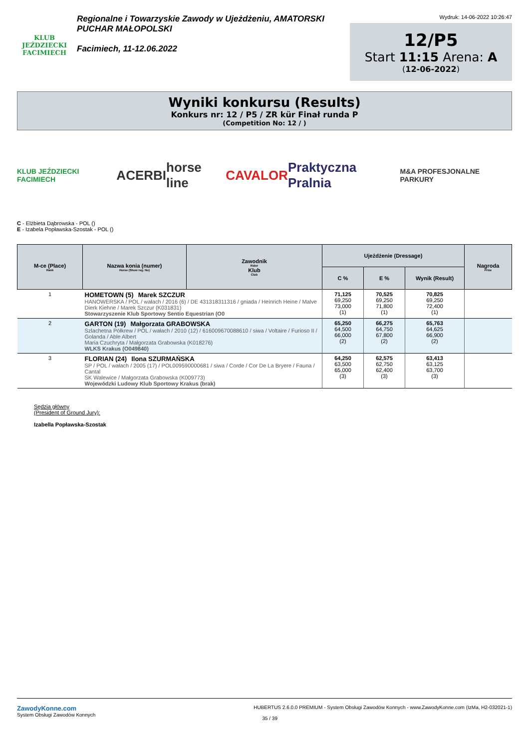KLUB JEŹDZIECKI
FACIMIECH
Regionalne i Towarzyskie Zawody w Ujeżdżeniu, AMATORSKI
PUCHAR MAŁOPOLSKI
Facimiech, 11-12.06.2022
Wydruk: 14-06-2022 10:26:47
12/P5
Start 11:15 Arena: A
(12-06-2022)
Wyniki konkursu (Results)
Konkurs nr: 12 / P5 / ZR kür Finał runda P
(Competition No: 12 / )
KLUB JEŹDZIECKI FACIMIECH ACERBI horse line CAVALOR Praktyczna Pralnia M&A PROFESJONALNE PARKURY
C - Elżbieta Dąbrowska - POL ()
E - Izabela Popławska-Szostak - POL ()
| M-ce (Place) Rank | Nazwa konia (numer) Horse (Show reg. No) | Zawodnik Rider Klub Club | Ujeżdżenie (Dressage) | | | Nagroda Prize |
| --- | --- | --- | --- | --- | --- | --- |
| | | | C % | E % | Wynik (Result) | |
| 1 | HOMETOWN (5) Marek SZCZUR HANOWERSKA / POL / wałach / 2016 (6) / DE 431318311316 / gniada / Heinrich Heine / Malve Dierk Kiehne / Marek Szczur (K031831) Stowarzyszenie Klub Sportowy Sentio Equestrian (O0 | | 71,125 69,250 73,000 (1) | 70,525 69,250 71,800 (1) | 70,825 69,250 72,400 (1) | |
| 2 | GARTON (19) Małgorzata GRABOWSKA Szlachetna Półkrew / POL / wałach / 2010 (12) / 616009670088610 / siwa / Voltaire / Furioso II / Golanda / Able Albert Maria Czuchryta / Małgorzata Grabowska (K018276) WLKS Krakus (O049840) | | 65,250 64,500 66,000 (2) | 66,275 64,750 67,800 (2) | 65,763 64,625 66,900 (2) | |
| 3 | FLORIAN (24) Ilona SZURMAŃSKA SP / POL / wałach / 2005 (17) / POL009590000681 / siwa / Corde / Cor De La Bryere / Fauna / Cantal SK Walewice / Małgorzata Grabowska (K009773) Wojewódzki Ludowy Klub Sportowy Krakus (brak) | | 64,250 63,500 65,000 (3) | 62,575 62,750 62,400 (3) | 63,413 63,125 63,700 (3) | |
Sędzia główny
(President of Ground Jury):
Izabella Popławska-Szostak
ZawodyKonne.com
System Obsługi Zawodów Konnych
HUBERTUS 2.6.0.0 PREMIUM - System Obsługi Zawodów Konnych - www.ZawodyKonne.com (IzMa, H2-032021-1)
35 / 39